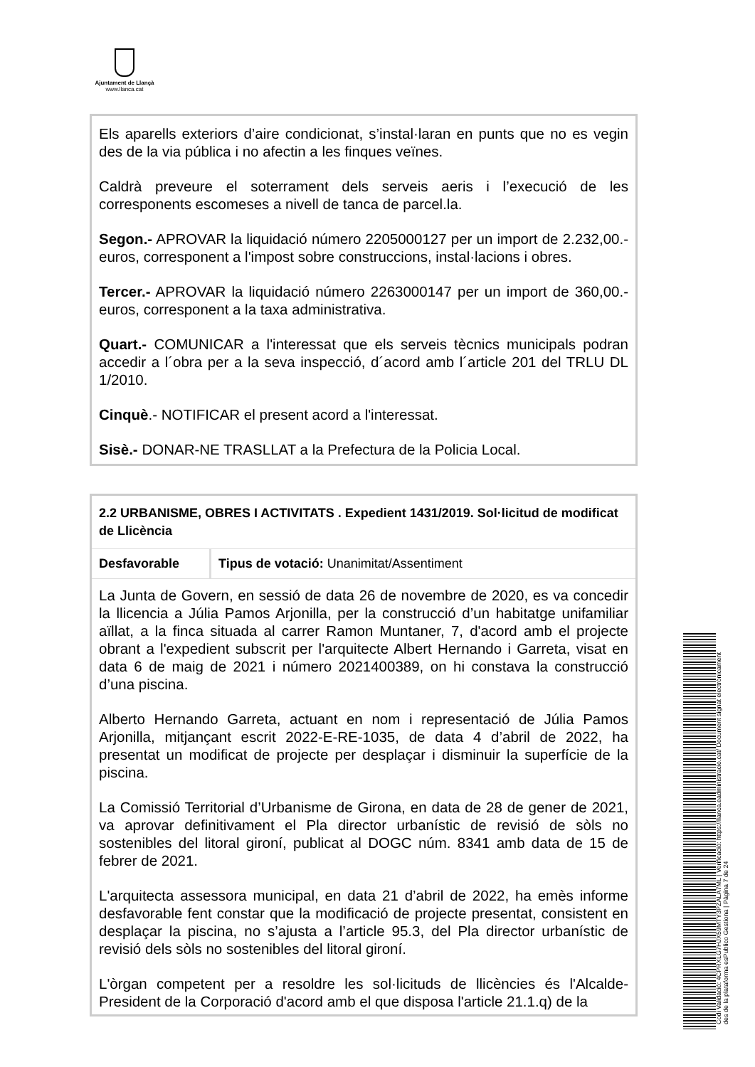Ajuntament de Llançà
www.llanca.cat
Els aparells exteriors d’aire condicionat, s’instal·laran en punts que no es vegin des de la via pública i no afectin a les finques veïnes.
Caldrà preveure el soterrament dels serveis aeris i l’execució de les corresponents escomeses a nivell de tanca de parcel.la.
Segon.- APROVAR la liquidació número 2205000127 per un import de 2.232,00.- euros, corresponent a l'impost sobre construccions, instal·lacions i obres.
Tercer.- APROVAR la liquidació número 2263000147 per un import de 360,00.- euros, corresponent a la taxa administrativa.
Quart.- COMUNICAR a l'interessat que els serveis tècnics municipals podran accedir a l´obra per a la seva inspecció, d´acord amb l´article 201 del TRLU DL 1/2010.
Cinquè.- NOTIFICAR el present acord a l'interessat.
Sisè.- DONAR-NE TRASLLAT a la Prefectura de la Policia Local.
| 2.2 URBANISME, OBRES I ACTIVITATS . Expedient 1431/2019. Sol·licitud de modificat de Llicència | |
| Desfavorable | Tipus de votació: Unanimitat/Assentiment |
La Junta de Govern, en sessió de data 26 de novembre de 2020, es va concedir la llicencia a Júlia Pamos Arjonilla, per la construcció d’un habitatge unifamiliar aïllat, a la finca situada al carrer Ramon Muntaner, 7, d'acord amb el projecte obrant a l'expedient subscrit per l'arquitecte Albert Hernando i Garreta, visat en data 6 de maig de 2021 i número 2021400389, on hi constava la construcció d’una piscina.
Alberto Hernando Garreta, actuant en nom i representació de Júlia Pamos Arjonilla, mitjançant escrit 2022-E-RE-1035, de data 4 d’abril de 2022, ha presentat un modificat de projecte per desplaçar i disminuir la superfície de la piscina.
La Comissió Territorial d’Urbanisme de Girona, en data de 28 de gener de 2021, va aprovar definitivament el Pla director urbanístic de revisió de sòls no sostenibles del litoral gironí, publicat al DOGC núm. 8341 amb data de 15 de febrer de 2021.
L'arquitecta assessora municipal, en data 21 d’abril de 2022, ha emès informe desfavorable fent constar que la modificació de projecte presentat, consistent en desplaçar la piscina, no s’ajusta a l’article 95.3, del Pla director urbanístic de revisió dels sòls no sostenibles del litoral gironí.
L'òrgan competent per a resoldre les sol·licituds de llicències és l'Alcalde-President de la Corporació d'acord amb el que disposa l'article 21.1.q) de la
Codi Validació: 4CPRXLG7HJX59MTY3PZALA7ML | Verificació: https://llanca.eadministracio.cat/ Document signat electrònicament des de la plataforma esPublico Gestiona | Pàgina 7 de 24